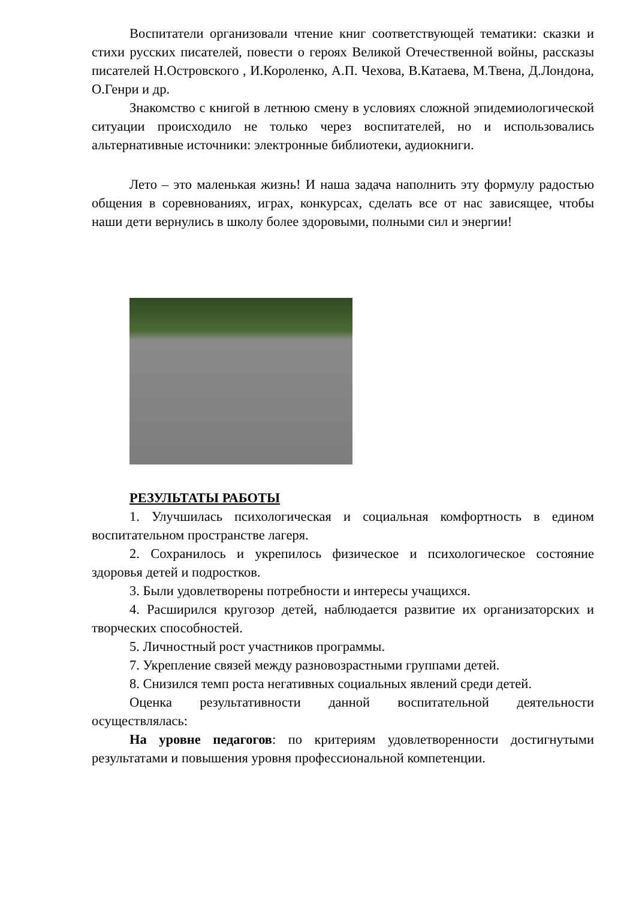Воспитатели организовали чтение книг соответствующей тематики: сказки и стихи русских писателей, повести о героях Великой Отечественной войны, рассказы писателей Н.Островского , И.Короленко, А.П. Чехова, В.Катаева, М.Твена, Д.Лондона, О.Генри и др.
Знакомство с книгой в летнюю смену в условиях сложной эпидемиологической ситуации происходило не только через воспитателей, но и использовались альтернативные источники: электронные библиотеки, аудиокниги.
Лето – это маленькая жизнь! И наша задача наполнить эту формулу радостью общения в соревнованиях, играх, конкурсах, сделать все от нас зависящее, чтобы наши дети вернулись в школу более здоровыми, полными сил и энергии!
РЕЗУЛЬТАТЫ РАБОТЫ
1. Улучшилась психологическая и социальная комфортность в едином воспитательном пространстве лагеря.
2. Сохранилось и укрепилось физическое и психологическое состояние здоровья детей и подростков.
3. Были удовлетворены потребности и интересы учащихся.
4. Расширился кругозор детей, наблюдается развитие их организаторских и творческих способностей.
5. Личностный рост участников программы.
7. Укрепление связей между разновозрастными группами детей.
8. Снизился темп роста негативных социальных явлений среди детей.
Оценка результативности данной воспитательной деятельности осуществлялась:
На уровне педагогов: по критериям удовлетворенности достигнутыми результатами и повышения уровня профессиональной компетенции.